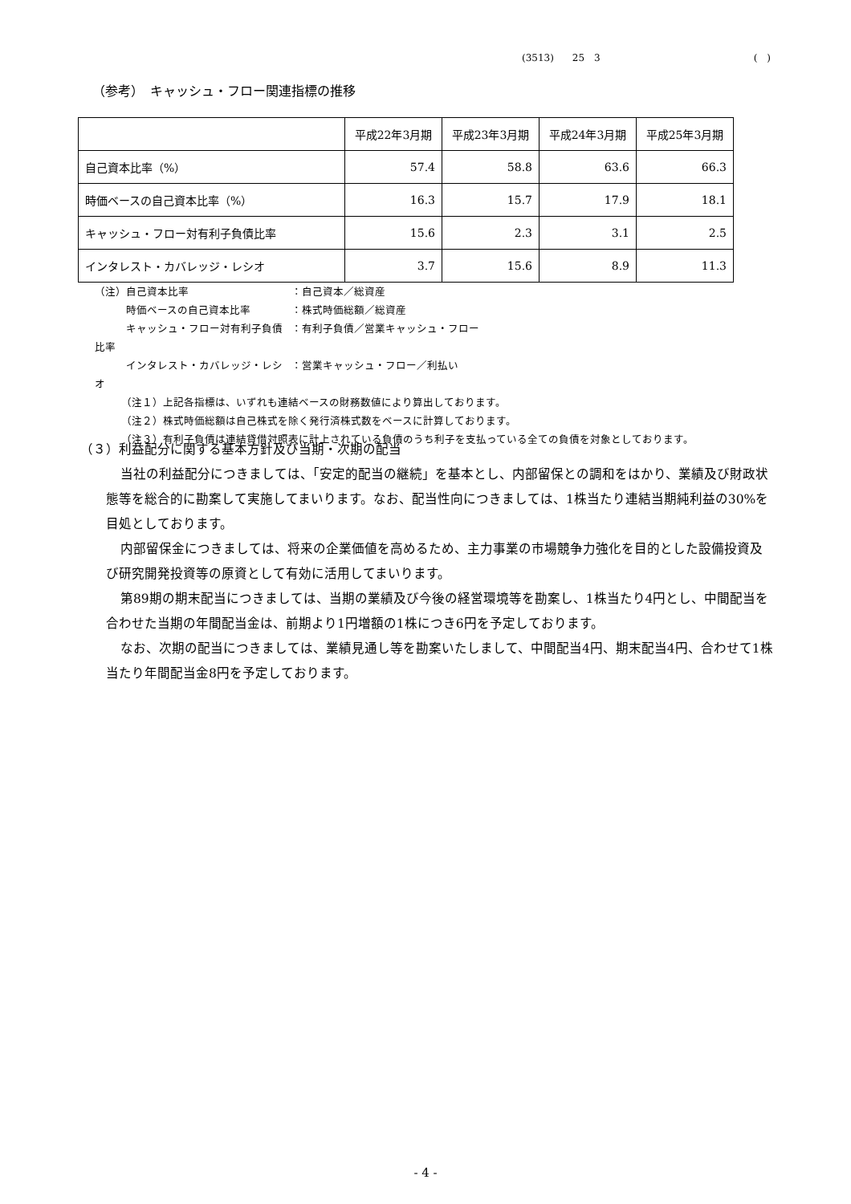(3513) 25　3 (　)
（参考）　キャッシュ・フロー関連指標の推移
| | 平成22年3月期 | 平成23年3月期 | 平成24年3月期 | 平成25年3月期 |
| 自己資本比率（%） | 57.4 | 58.8 | 63.6 | 66.3 |
| 時価ベースの自己資本比率（%） | 16.3 | 15.7 | 17.9 | 18.1 |
| キャッシュ・フロー対有利子負債比率 | 15.6 | 2.3 | 3.1 | 2.5 |
| インタレスト・カバレッジ・レシオ | 3.7 | 15.6 | 8.9 | 11.3 |
（注）自己資本比率 ：自己資本／総資産
　　　時価ベースの自己資本比率 ：株式時価総額／総資産
　　　キャッシュ・フロー対有利子負債比率 ：有利子負債／営業キャッシュ・フロー
　　　インタレスト・カバレッジ・レシオ ：営業キャッシュ・フロー／利払い
　　　（注１）上記各指標は、いずれも連結ベースの財務数値により算出しております。
　　　（注２）株式時価総額は自己株式を除く発行済株式数をベースに計算しております。
　　　（注３）有利子負債は連結貸借対照表に計上されている負債のうち利子を支払っている全ての負債を対象としております。
（３）利益配分に関する基本方針及び当期・次期の配当
当社の利益配分につきましては、「安定的配当の継続」を基本とし、内部留保との調和をはかり、業績及び財政状態等を総合的に勘案して実施してまいります。なお、配当性向につきましては、1株当たり連結当期純利益の30%を目処としております。
内部留保金につきましては、将来の企業価値を高めるため、主力事業の市場競争力強化を目的とした設備投資及び研究開発投資等の原資として有効に活用してまいります。
第89期の期末配当につきましては、当期の業績及び今後の経営環境等を勘案し、1株当たり4円とし、中間配当を合わせた当期の年間配当金は、前期より1円増額の1株につき6円を予定しております。
なお、次期の配当につきましては、業績見通し等を勘案いたしまして、中間配当4円、期末配当4円、合わせて1株当たり年間配当金8円を予定しております。
- 4 -